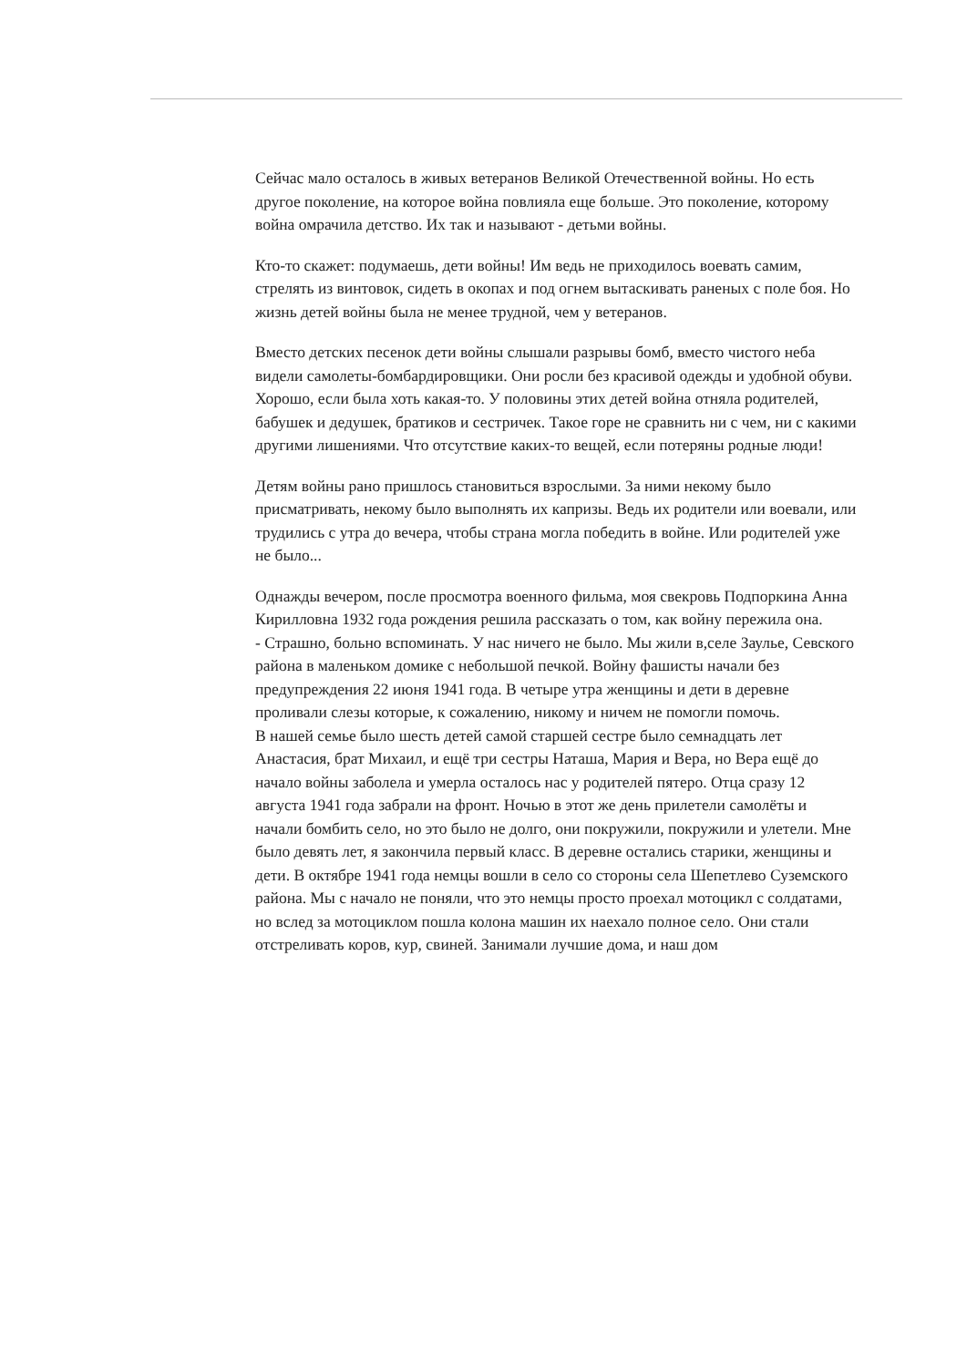Сейчас мало осталось в живых ветеранов Великой Отечественной войны. Но есть другое поколение, на которое война повлияла еще больше. Это поколение, которому война омрачила детство. Их так и называют - детьми войны.
Кто-то скажет: подумаешь, дети войны! Им ведь не приходилось воевать самим, стрелять из винтовок, сидеть в окопах и под огнем вытаскивать раненых с поле боя. Но жизнь детей войны была не менее трудной, чем у ветеранов.
Вместо детских песенок дети войны слышали разрывы бомб, вместо чистого неба видели самолеты-бомбардировщики. Они росли без красивой одежды и удобной обуви. Хорошо, если была хоть какая-то. У половины этих детей война отняла родителей, бабушек и дедушек, братиков и сестричек. Такое горе не сравнить ни с чем, ни с какими другими лишениями. Что отсутствие каких-то вещей, если потеряны родные люди!
Детям войны рано пришлось становиться взрослыми. За ними некому было присматривать, некому было выполнять их капризы. Ведь их родители или воевали, или трудились с утра до вечера, чтобы страна могла победить в войне. Или родителей уже не было...
Однажды вечером, после просмотра военного фильма, моя свекровь Подпоркина Анна Кирилловна 1932 года рождения решила рассказать о том, как войну пережила она.
- Страшно, больно вспоминать. У нас ничего не было. Мы жили в,селе Заулье, Севского района в маленьком домике с небольшой печкой. Войну фашисты начали без предупреждения 22 июня 1941 года. В четыре утра женщины и дети в деревне проливали слезы которые, к сожалению, никому и ничем не помогли помочь.
В нашей семье было шесть детей самой старшей сестре было семнадцать лет Анастасия, брат Михаил, и ещё три сестры Наташа, Мария и Вера, но Вера ещё до начало войны заболела и умерла осталось нас у родителей пятеро. Отца сразу 12 августа 1941 года забрали на фронт. Ночью в этот же день прилетели самолёты и начали бомбить село, но это было не долго, они покружили, покружили и улетели. Мне было девять лет, я закончила первый класс. В деревне остались старики, женщины и дети. В октябре 1941 года немцы вошли в село со стороны села Шепетлево Суземского района. Мы с начало не поняли, что это немцы просто проехал мотоцикл с солдатами, но вслед за мотоциклом пошла колона машин их наехало полное село. Они стали отстреливать коров, кур, свиней. Занимали лучшие дома, и наш дом